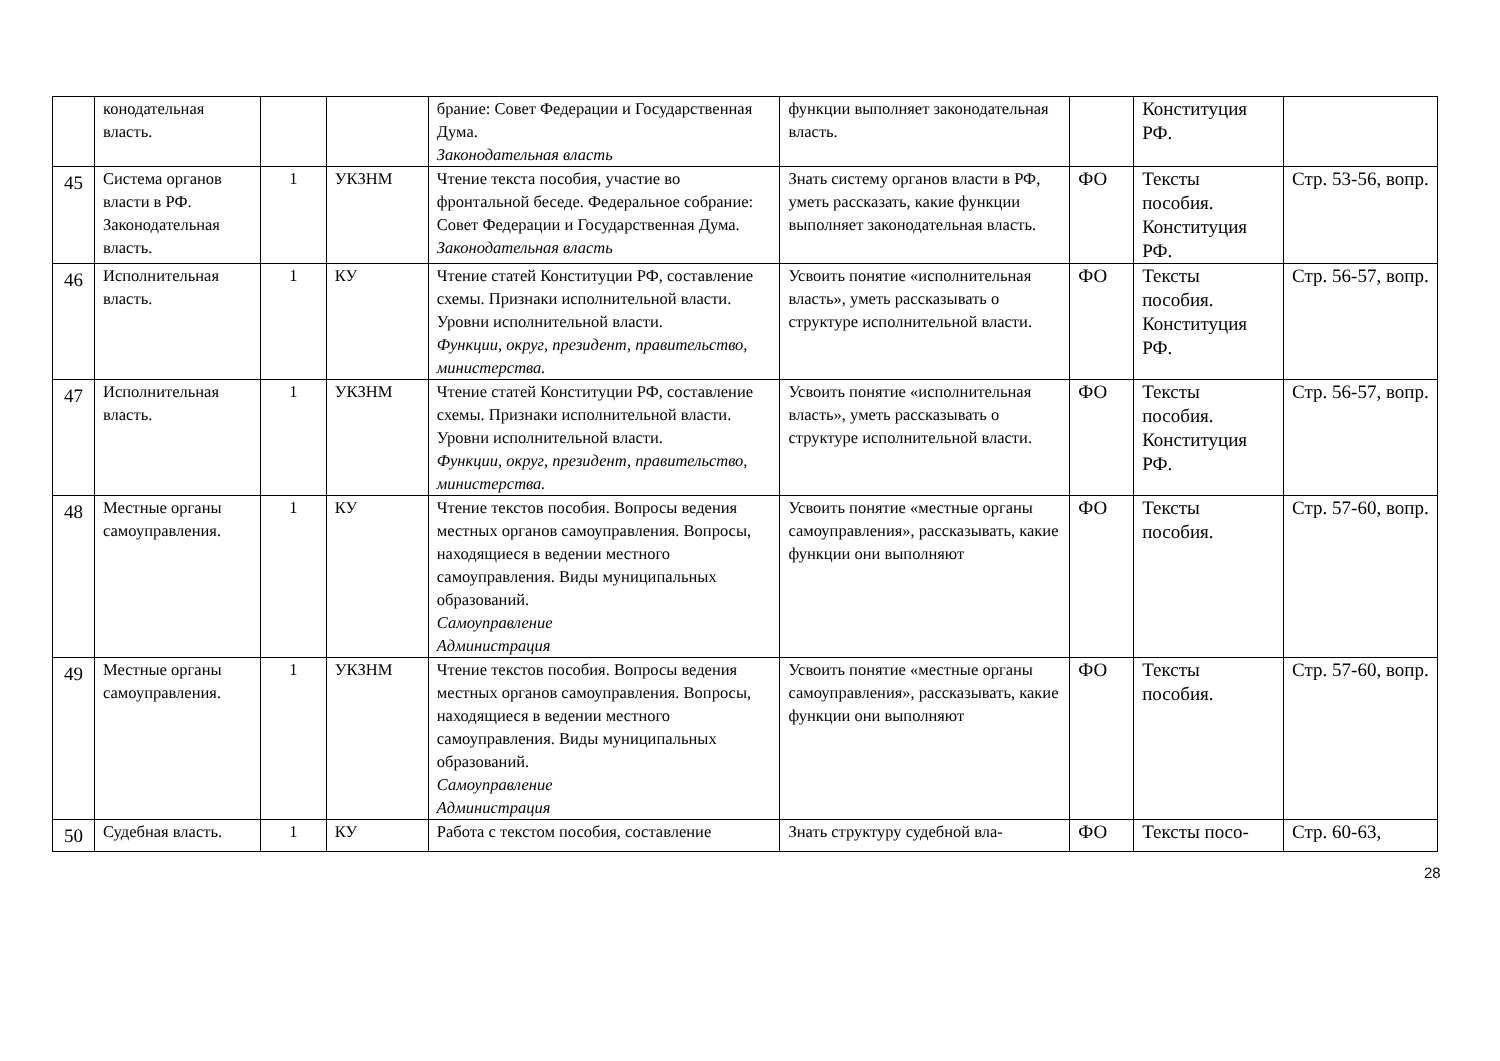| | конодательная власть. | | | брание: Совет Федерации и Государственная Дума. Законодательная власть | функции выполняет законодательная власть. | | Конституция РФ. | |
| 45 | Система органов власти в РФ. Законодательная власть. | 1 | УКЗНМ | Чтение текста пособия, участие во фронтальной беседе. Федеральное собрание: Совет Федерации и Государственная Дума. Законодательная власть | Знать систему органов власти в РФ, уметь рассказать, какие функции выполняет законодательная власть. | ФО | Тексты пособия. Конституция РФ. | Стр. 53-56, вопр. |
| 46 | Исполнительная власть. | 1 | КУ | Чтение статей Конституции РФ, составление схемы. Признаки исполнительной власти. Уровни исполнительной власти. Функции, округ, президент, правительство, министерства. | Усвоить понятие «исполнительная власть», уметь рассказывать о структуре исполнительной власти. | ФО | Тексты пособия. Конституция РФ. | Стр. 56-57, вопр. |
| 47 | Исполнительная власть. | 1 | УКЗНМ | Чтение статей Конституции РФ, составление схемы. Признаки исполнительной власти. Уровни исполнительной власти. Функции, округ, президент, правительство, министерства. | Усвоить понятие «исполнительная власть», уметь рассказывать о структуре исполнительной власти. | ФО | Тексты пособия. Конституция РФ. | Стр. 56-57, вопр. |
| 48 | Местные органы самоуправления. | 1 | КУ | Чтение текстов пособия. Вопросы ведения местных органов самоуправления. Вопросы, находящиеся в ведении местного самоуправления. Виды муниципальных образований. Самоуправление Администрация | Усвоить понятие «местные органы самоуправления», рассказывать, какие функции они выполняют | ФО | Тексты пособия. | Стр. 57-60, вопр. |
| 49 | Местные органы самоуправления. | 1 | УКЗНМ | Чтение текстов пособия. Вопросы ведения местных органов самоуправления. Вопросы, находящиеся в ведении местного самоуправления. Виды муниципальных образований. Самоуправление Администрация | Усвоить понятие «местные органы самоуправления», рассказывать, какие функции они выполняют | ФО | Тексты пособия. | Стр. 57-60, вопр. |
| 50 | Судебная власть. | 1 | КУ | Работа с текстом пособия, составление | Знать структуру судебной вла- | ФО | Тексты посо- | Стр. 60-63, |
28